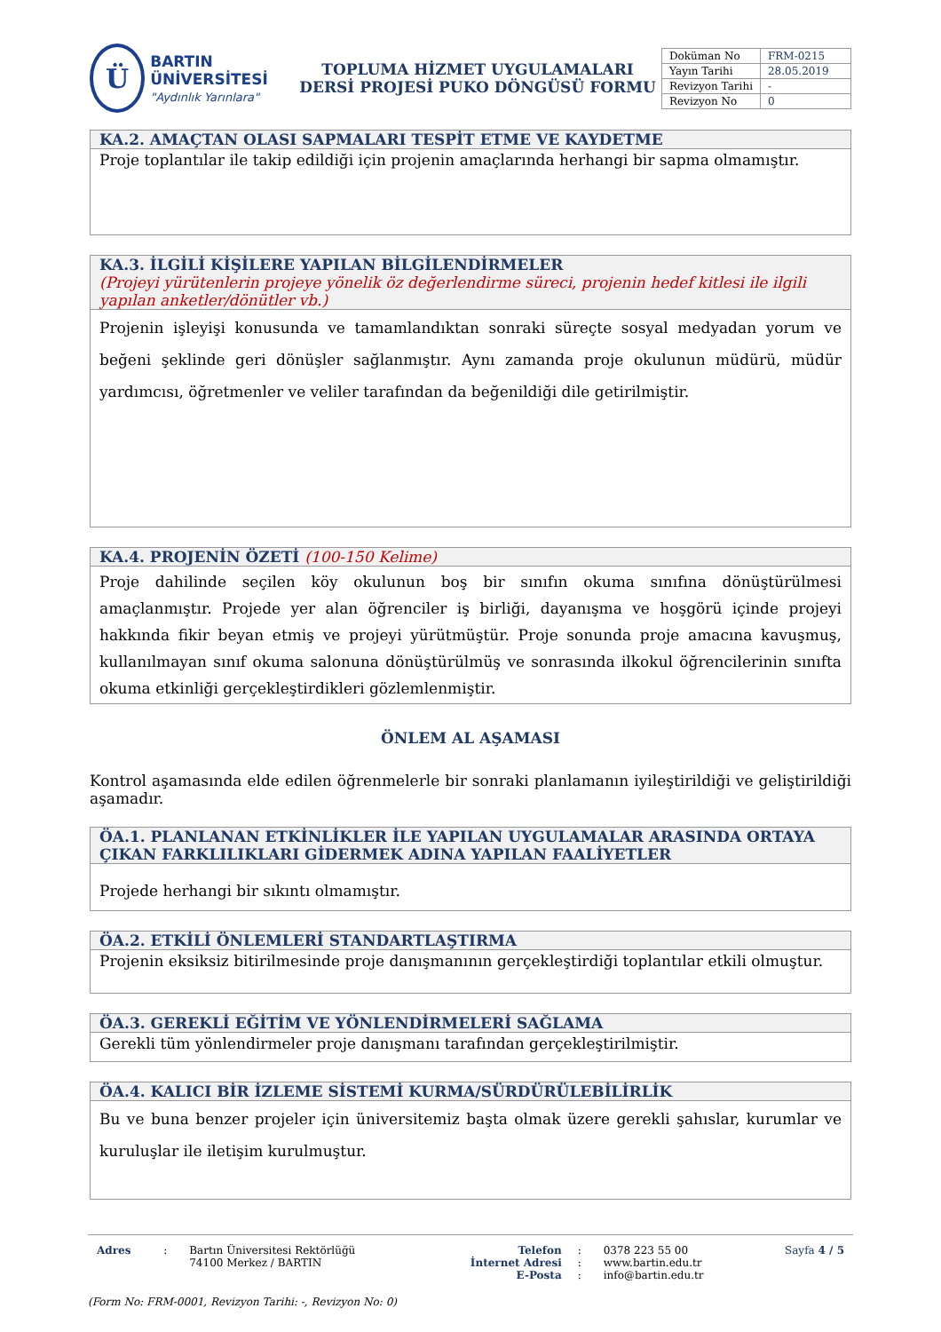Ü
BARTIN ÜNİVERSİTESİ
"Aydınlık Yarınlara"
TOPLUMA HİZMET UYGULAMALARI
DERSİ PROJESİ PUKO DÖNGÜSÜ FORMU
| Doküman No | FRM-0215 |
| Yayın Tarihi | 28.05.2019 |
| Revizyon Tarihi | - |
| Revizyon No | 0 |
KA.2. AMAÇTAN OLASI SAPMALARI TESPİT ETME VE KAYDETME
Proje toplantılar ile takip edildiği için projenin amaçlarında herhangi bir sapma olmamıştır.
KA.3. İLGİLİ KİŞİLERE YAPILAN BİLGİLENDİRMELER
(Projeyi yürütenlerin projeye yönelik öz değerlendirme süreci, projenin hedef kitlesi ile ilgili yapılan anketler/dönütler vb.)
Projenin işleyişi konusunda ve tamamlandıktan sonraki süreçte sosyal medyadan yorum ve beğeni şeklinde geri dönüşler sağlanmıştır. Aynı zamanda proje okulunun müdürü, müdür yardımcısı, öğretmenler ve veliler tarafından da beğenildiği dile getirilmiştir.
KA.4. PROJENİN ÖZETİ (100-150 Kelime)
Proje dahilinde seçilen köy okulunun boş bir sınıfın okuma sınıfına dönüştürülmesi amaçlanmıştır. Projede yer alan öğrenciler iş birliği, dayanışma ve hoşgörü içinde projeyi hakkında fikir beyan etmiş ve projeyi yürütmüştür. Proje sonunda proje amacına kavuşmuş, kullanılmayan sınıf okuma salonuna dönüştürülmüş ve sonrasında ilkokul öğrencilerinin sınıfta okuma etkinliği gerçekleştirdikleri gözlemlenmiştir.
ÖNLEM AL AŞAMASI
Kontrol aşamasında elde edilen öğrenmelerle bir sonraki planlamanın iyileştirildiği ve geliştirildiği aşamadır.
ÖA.1. PLANLANAN ETKİNLİKLER İLE YAPILAN UYGULAMALAR ARASINDA ORTAYA ÇIKAN FARKLILIKLARI GİDERMEK ADINA YAPILAN FAALİYETLER
Projede herhangi bir sıkıntı olmamıştır.
ÖA.2. ETKİLİ ÖNLEMLERİ STANDARTLAŞTIRMA
Projenin eksiksiz bitirilmesinde proje danışmanının gerçekleştirdiği toplantılar etkili olmuştur.
ÖA.3. GEREKLİ EĞİTİM VE YÖNLENDİRMELERİ SAĞLAMA
Gerekli tüm yönlendirmeler proje danışmanı tarafından gerçekleştirilmiştir.
ÖA.4. KALICI BİR İZLEME SİSTEMİ KURMA/SÜRDÜRÜLEBİLİRLİK
Bu ve buna benzer projeler için üniversitemiz başta olmak üzere gerekli şahıslar, kurumlar ve kuruluşlar ile iletişim kurulmuştur.
| Adres | : | Bartın Üniversitesi Rektörlüğü 74100 Merkez / BARTIN | Telefon İnternet Adresi E-Posta | : : : | 0378 223 55 00 www.bartin.edu.tr info@bartin.edu.tr | Sayfa 4 / 5 |
(Form No: FRM-0001, Revizyon Tarihi: -, Revizyon No: 0)